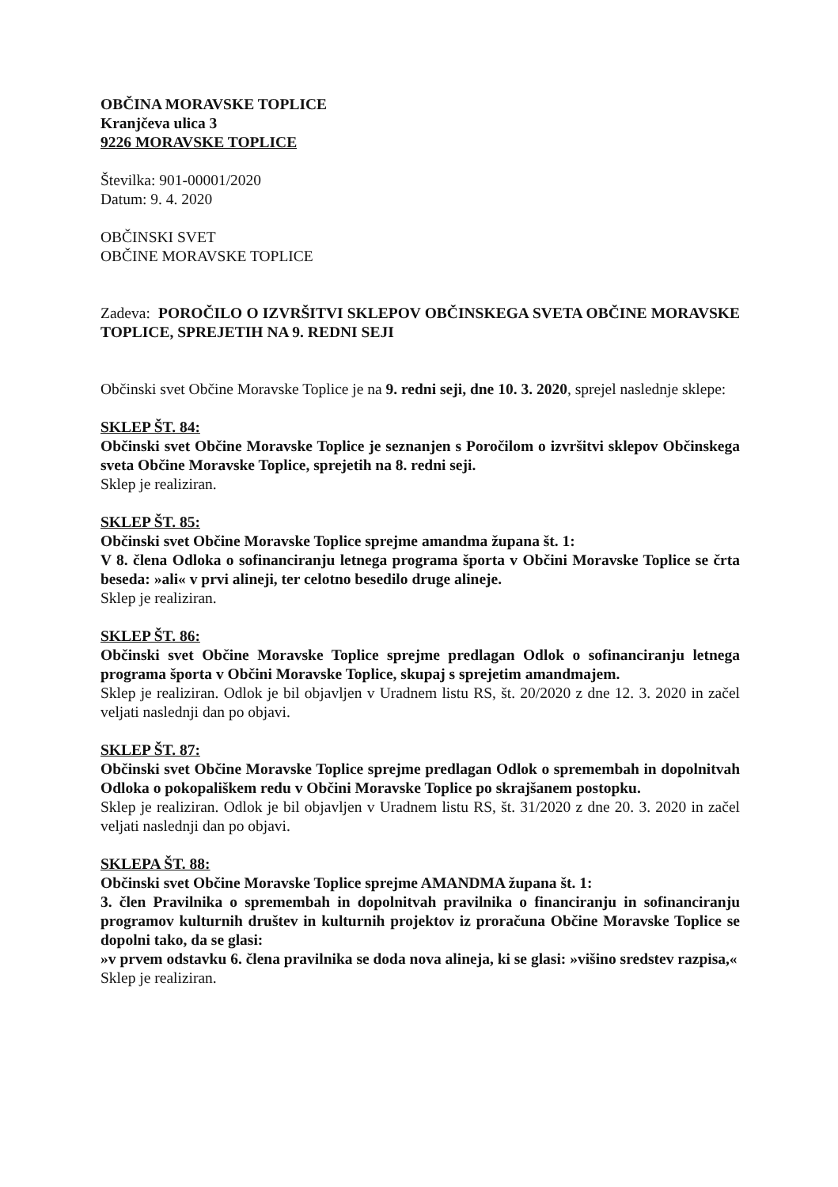OBČINA MORAVSKE TOPLICE
Kranjčeva ulica 3
9226 MORAVSKE TOPLICE
Številka: 901-00001/2020
Datum: 9. 4. 2020
OBČINSKI SVET
OBČINE MORAVSKE TOPLICE
Zadeva: POROČILO O IZVRŠITVI SKLEPOV OBČINSKEGA SVETA OBČINE MORAVSKE TOPLICE, SPREJETIH NA 9. REDNI SEJI
Občinski svet Občine Moravske Toplice je na 9. redni seji, dne 10. 3. 2020, sprejel naslednje sklepe:
SKLEP ŠT. 84:
Občinski svet Občine Moravske Toplice je seznanjen s Poročilom o izvršitvi sklepov Občinskega sveta Občine Moravske Toplice, sprejetih na 8. redni seji.
Sklep je realiziran.
SKLEP ŠT. 85:
Občinski svet Občine Moravske Toplice sprejme amandma župana št. 1:
V 8. člena Odloka o sofinanciranju letnega programa športa v Občini Moravske Toplice se črta beseda: »ali« v prvi alineji, ter celotno besedilo druge alineje.
Sklep je realiziran.
SKLEP ŠT. 86:
Občinski svet Občine Moravske Toplice sprejme predlagan Odlok o sofinanciranju letnega programa športa v Občini Moravske Toplice, skupaj s sprejetim amandmajem.
Sklep je realiziran. Odlok je bil objavljen v Uradnem listu RS, št. 20/2020 z dne 12. 3. 2020 in začel veljati naslednji dan po objavi.
SKLEP ŠT. 87:
Občinski svet Občine Moravske Toplice sprejme predlagan Odlok o spremembah in dopolnitvah Odloka o pokopališkem redu v Občini Moravske Toplice po skrajšanem postopku.
Sklep je realiziran. Odlok je bil objavljen v Uradnem listu RS, št. 31/2020 z dne 20. 3. 2020 in začel veljati naslednji dan po objavi.
SKLEPA ŠT. 88:
Občinski svet Občine Moravske Toplice sprejme AMANDMA župana št. 1:
3. člen Pravilnika o spremembah in dopolnitvah pravilnika o financiranju in sofinanciranju programov kulturnih društev in kulturnih projektov iz proračuna Občine Moravske Toplice se dopolni tako, da se glasi:
»v prvem odstavku 6. člena pravilnika se doda nova alineja, ki se glasi: »višino sredstev razpisa,«
Sklep je realiziran.